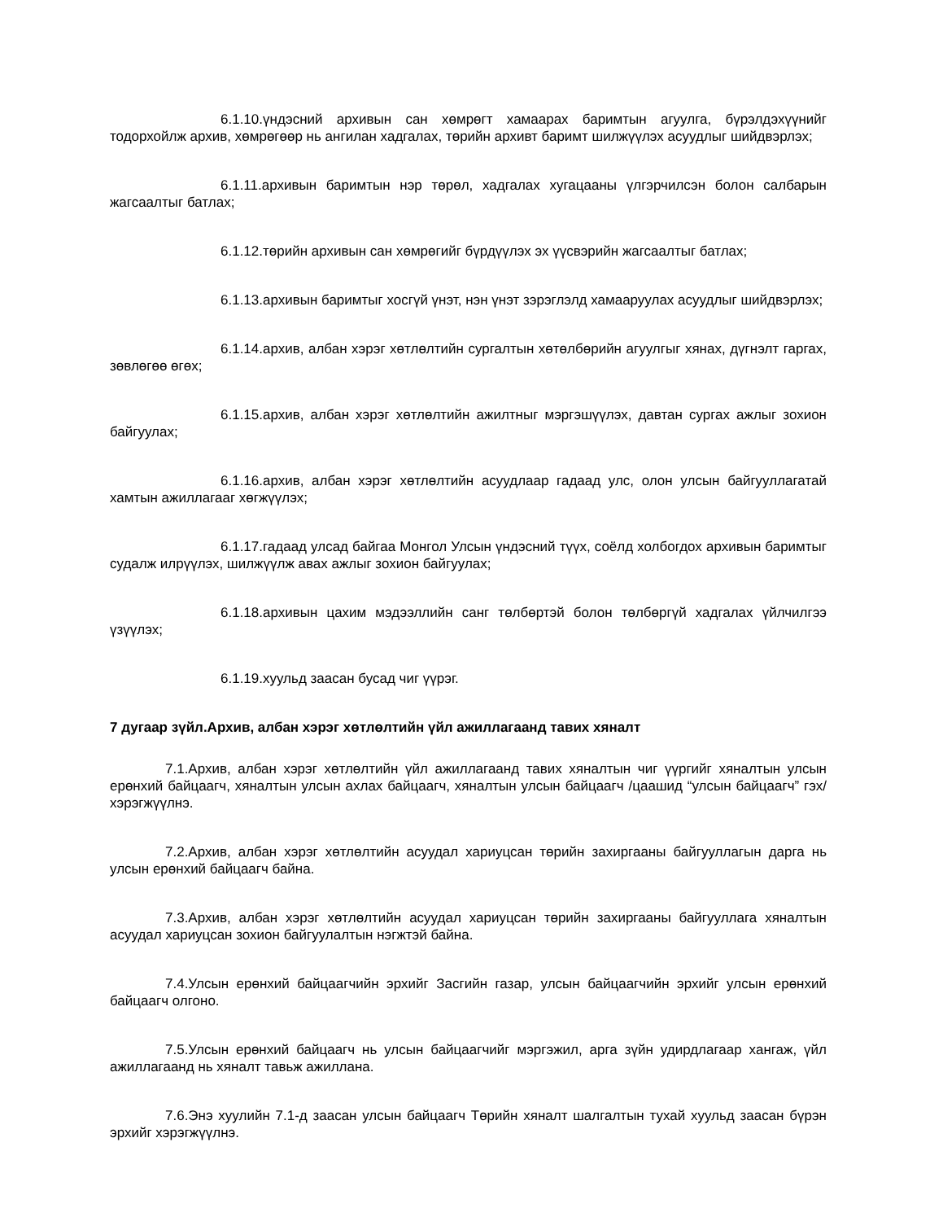6.1.10.үндэсний архивын сан хөмрөгт хамаарах баримтын агуулга, бүрэлдэхүүнийг тодорхойлж архив, хөмрөгөөр нь ангилан хадгалах, төрийн архивт баримт шилжүүлэх асуудлыг шийдвэрлэх;
6.1.11.архивын баримтын нэр төрөл, хадгалах хугацааны үлгэрчилсэн болон салбарын жагсаалтыг батлах;
6.1.12.төрийн архивын сан хөмрөгийг бүрдүүлэх эх үүсвэрийн жагсаалтыг батлах;
6.1.13.архивын баримтыг хосгүй үнэт, нэн үнэт зэрэглэлд хамааруулах асуудлыг шийдвэрлэх;
6.1.14.архив, албан хэрэг хөтлөлтийн сургалтын хөтөлбөрийн агуулгыг хянах, дүгнэлт гаргах, зөвлөгөө өгөх;
6.1.15.архив, албан хэрэг хөтлөлтийн ажилтныг мэргэшүүлэх, давтан сургах ажлыг зохион байгуулах;
6.1.16.архив, албан хэрэг хөтлөлтийн асуудлаар гадаад улс, олон улсын байгууллагатай хамтын ажиллагааг хөгжүүлэх;
6.1.17.гадаад улсад байгаа Монгол Улсын үндэсний түүх, соёлд холбогдох архивын баримтыг судалж илрүүлэх, шилжүүлж авах ажлыг зохион байгуулах;
6.1.18.архивын цахим мэдээллийн санг төлбөртэй болон төлбөргүй хадгалах үйлчилгээ үзүүлэх;
6.1.19.хуульд заасан бусад чиг үүрэг.
7 дугаар зүйл.Архив, албан хэрэг хөтлөлтийн үйл ажиллагаанд тавих хяналт
7.1.Архив, албан хэрэг хөтлөлтийн үйл ажиллагаанд тавих хяналтын чиг үүргийг хяналтын улсын ерөнхий байцаагч, хяналтын улсын ахлах байцаагч, хяналтын улсын байцаагч /цаашид “улсын байцаагч” гэх/ хэрэгжүүлнэ.
7.2.Архив, албан хэрэг хөтлөлтийн асуудал хариуцсан төрийн захиргааны байгууллагын дарга нь улсын ерөнхий байцаагч байна.
7.3.Архив, албан хэрэг хөтлөлтийн асуудал хариуцсан төрийн захиргааны байгууллага хяналтын асуудал хариуцсан зохион байгуулалтын нэгжтэй байна.
7.4.Улсын ерөнхий байцаагчийн эрхийг Засгийн газар, улсын байцаагчийн эрхийг улсын ерөнхий байцаагч олгоно.
7.5.Улсын ерөнхий байцаагч нь улсын байцаагчийг мэргэжил, арга зүйн удирдлагаар хангаж, үйл ажиллагаанд нь хяналт тавьж ажиллана.
7.6.Энэ хуулийн 7.1-д заасан улсын байцаагч Төрийн хяналт шалгалтын тухай хуульд заасан бүрэн эрхийг хэрэгжүүлнэ.